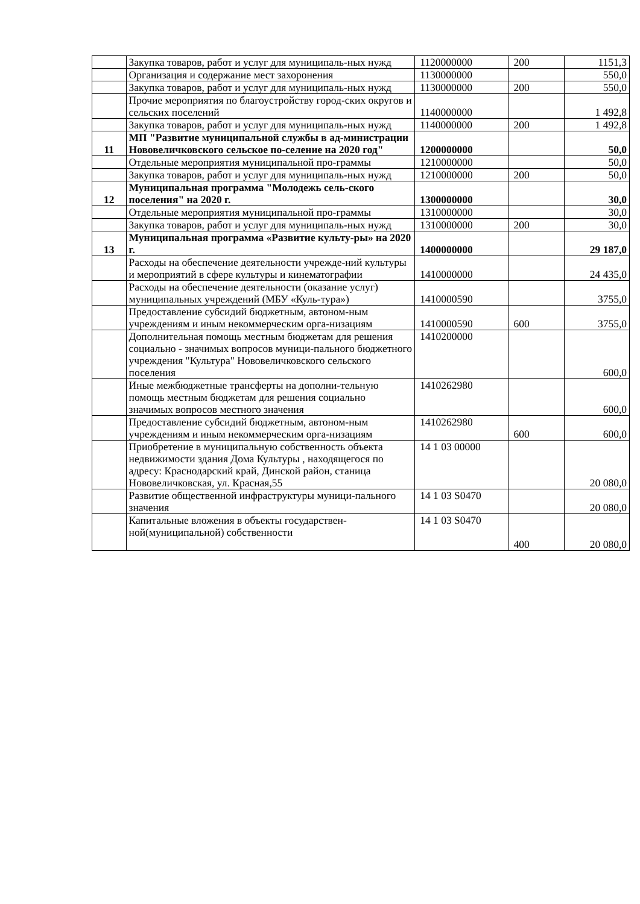| | Закупка товаров, работ и услуг для муниципаль-ных нужд | 1120000000 | 200 | 1151,3 |
| | Организация и содержание мест захоронения | 1130000000 | | 550,0 |
| | Закупка товаров, работ и услуг для муниципаль-ных нужд | 1130000000 | 200 | 550,0 |
| | Прочие мероприятия по благоустройству город-ских округов и сельских поселений | 1140000000 | | 1 492,8 |
| | Закупка товаров, работ и услуг для муниципаль-ных нужд | 1140000000 | 200 | 1 492,8 |
| 11 | МП "Развитие муниципальной службы в ад-министрации Нововеличковского сельское по-селение на 2020 год" | 1200000000 | | 50,0 |
| | Отдельные мероприятия муниципальной про-граммы | 1210000000 | | 50,0 |
| | Закупка товаров, работ и услуг для муниципаль-ных нужд | 1210000000 | 200 | 50,0 |
| 12 | Муниципальная программа "Молодежь сель-ского поселения" на 2020 г. | 1300000000 | | 30,0 |
| | Отдельные мероприятия муниципальной про-граммы | 1310000000 | | 30,0 |
| | Закупка товаров, работ и услуг для муниципаль-ных нужд | 1310000000 | 200 | 30,0 |
| 13 | Муниципальная программа «Развитие культу-ры» на 2020 г. | 1400000000 | | 29 187,0 |
| | Расходы на обеспечение деятельности учрежде-ний культуры и мероприятий в сфере культуры и кинематографии | 1410000000 | | 24 435,0 |
| | Расходы на обеспечение деятельности (оказание услуг) муниципальных учреждений (МБУ «Куль-тура») | 1410000590 | | 3755,0 |
| | Предоставление субсидий бюджетным, автоном-ным учреждениям и иным некоммерческим орга-низациям | 1410000590 | 600 | 3755,0 |
| | Дополнительная помощь местным бюджетам для решения социально - значимых вопросов муници-пального бюджетного учреждения "Культура" Нововеличковского сельского поселения | 1410200000 | | 600,0 |
| | Иные межбюджетные трансферты на дополни-тельную помощь местным бюджетам для решения социально значимых вопросов местного значения | 1410262980 | | 600,0 |
| | Предоставление субсидий бюджетным, автоном-ным учреждениям и иным некоммерческим орга-низациям | 1410262980 | 600 | 600,0 |
| | Приобретение в муниципальную собственность объекта недвижимости здания Дома Культуры , находящегося по адресу: Краснодарский край, Динской район, станица Нововеличковская, ул. Красная,55 | 14 1 03 00000 | | 20 080,0 |
| | Развитие общественной инфраструктуры муници-пального значения | 14 1 03 S0470 | | 20 080,0 |
| | Капитальные вложения в объекты государствен-ной(муниципальной) собственности | 14 1 03 S0470 | 400 | 20 080,0 |